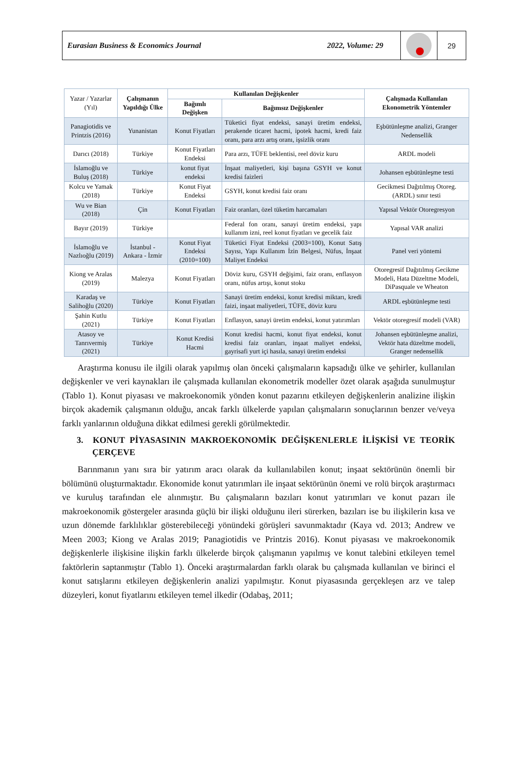Eurasian Business & Economics Journal 2022, Volume: 29 29
| Yazar / Yazarlar (Yıl) | Çalışmanın Yapıldığı Ülke | Kullanılan Değişkenler | | Çalışmada Kullanılan Ekonometrik Yöntemler |
| --- | --- | --- | --- | --- |
| | | Bağımlı Değişken | Bağımsız Değişkenler | |
| Panagiotidis ve Printzis (2016) | Yunanistan | Konut Fiyatları | Tüketici fiyat endeksi, sanayi üretim endeksi, perakende ticaret hacmi, ipotek hacmi, kredi faiz oranı, para arzı artış oranı, işsizlik oranı | Eşbütünleşme analizi, Granger Nedensellik |
| Darıcı (2018) | Türkiye | Konut Fiyatları Endeksi | Para arzı, TÜFE beklentisi, reel döviz kuru | ARDL modeli |
| İslamoğlu ve Buluş (2018) | Türkiye | konut fiyat endeksi | İnşaat maliyetleri, kişi başına GSYH ve konut kredisi faizleri | Johansen eşbütünleşme testi |
| Kolcu ve Yamak (2018) | Türkiye | Konut Fiyat Endeksi | GSYH, konut kredisi faiz oranı | Gecikmesi Dağıtılmış Otoreg. (ARDL) sınır testi |
| Wu ve Bian (2018) | Çin | Konut Fiyatları | Faiz oranları, özel tüketim harcamaları | Yapısal Vektör Otoregresyon |
| Bayır (2019) | Türkiye | | Federal fon oranı, sanayi üretim endeksi, yapı kullanım izni, reel konut fiyatları ve gecelik faiz | Yapısal VAR analizi |
| İslamoğlu ve Nazlıoğlu (2019) | İstanbul - Ankara - İzmir | Konut Fiyat Endeksi (2010=100) | Tüketici Fiyat Endeksi (2003=100), Konut Satış Sayısı, Yapı Kullanım İzin Belgesi, Nüfus, İnşaat Maliyet Endeksi | Panel veri yöntemi |
| Kiong ve Aralas (2019) | Malezya | Konut Fiyatları | Döviz kuru, GSYH değişimi, faiz oranı, enflasyon oranı, nüfus artışı, konut stoku | Otoregresif Dağıtılmış Gecikme Modeli, Hata Düzeltme Modeli, DiPasquale ve Wheaton |
| Karadaş ve Salihoğlu (2020) | Türkiye | Konut Fiyatları | Sanayi üretim endeksi, konut kredisi miktarı, kredi faizi, inşaat maliyetleri, TÜFE, döviz kuru | ARDL eşbütünleşme testi |
| Şahin Kutlu (2021) | Türkiye | Konut Fiyatları | Enflasyon, sanayi üretim endeksi, konut yatırımları | Vektör otoregresif modeli (VAR) |
| Atasoy ve Tanrıvermiş (2021) | Türkiye | Konut Kredisi Hacmi | Konut kredisi hacmi, konut fiyat endeksi, konut kredisi faiz oranları, inşaat maliyet endeksi, gayrisafi yurt içi hasıla, sanayi üretim endeksi | Johansen eşbütünleşme analizi, Vektör hata düzeltme modeli, Granger nedensellik |
Araştırma konusu ile ilgili olarak yapılmış olan önceki çalışmaların kapsadığı ülke ve şehirler, kullanılan değişkenler ve veri kaynakları ile çalışmada kullanılan ekonometrik modeller özet olarak aşağıda sunulmuştur (Tablo 1). Konut piyasası ve makroekonomik yönden konut pazarını etkileyen değişkenlerin analizine ilişkin birçok akademik çalışmanın olduğu, ancak farklı ülkelerde yapılan çalışmaların sonuçlarının benzer ve/veya farklı yanlarının olduğuna dikkat edilmesi gerekli görülmektedir.
3. KONUT PİYASASININ MAKROEKONOMİK DEĞİŞKENLERLE İLİŞKİSİ VE TEORİK ÇERÇEVE
Barınmanın yanı sıra bir yatırım aracı olarak da kullanılabilen konut; inşaat sektörünün önemli bir bölümünü oluşturmaktadır. Ekonomide konut yatırımları ile inşaat sektörünün önemi ve rolü birçok araştırmacı ve kuruluş tarafından ele alınmıştır. Bu çalışmaların bazıları konut yatırımları ve konut pazarı ile makroekonomik göstergeler arasında güçlü bir ilişki olduğunu ileri sürerken, bazıları ise bu ilişkilerin kısa ve uzun dönemde farklılıklar gösterebileceği yönündeki görüşleri savunmaktadır (Kaya vd. 2013; Andrew ve Meen 2003; Kiong ve Aralas 2019; Panagiotidis ve Printzis 2016). Konut piyasası ve makroekonomik değişkenlerle ilişkisine ilişkin farklı ülkelerde birçok çalışmanın yapılmış ve konut talebini etkileyen temel faktörlerin saptanmıştır (Tablo 1). Önceki araştırmalardan farklı olarak bu çalışmada kullanılan ve birinci el konut satışlarını etkileyen değişkenlerin analizi yapılmıştır. Konut piyasasında gerçekleşen arz ve talep düzeyleri, konut fiyatlarını etkileyen temel ilkedir (Odabaş, 2011;